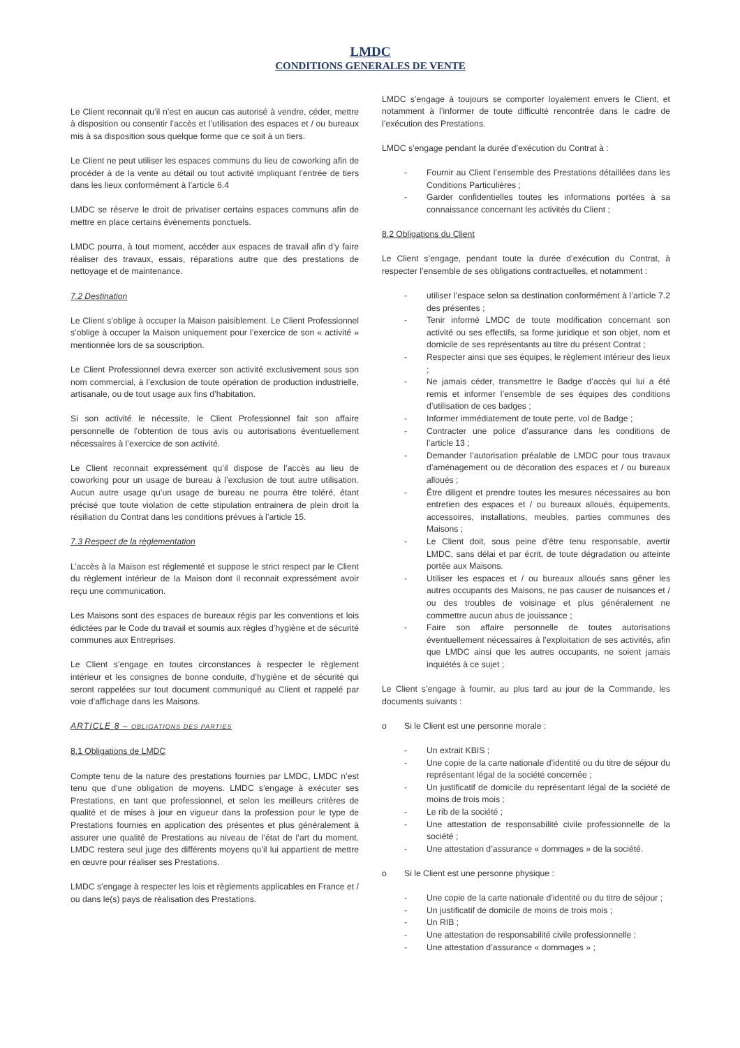LMDC
CONDITIONS GENERALES DE VENTE
Le Client reconnait qu’il n’est en aucun cas autorisé à vendre, céder, mettre à disposition ou consentir l’accès et l’utilisation des espaces et / ou bureaux mis à sa disposition sous quelque forme que ce soit à un tiers.
Le Client ne peut utiliser les espaces communs du lieu de coworking afin de procéder à de la vente au détail ou tout activité impliquant l’entrée de tiers dans les lieux conformément à l’article 6.4
LMDC se réserve le droit de privatiser certains espaces communs afin de mettre en place certains évènements ponctuels.
LMDC pourra, à tout moment, accéder aux espaces de travail afin d’y faire réaliser des travaux, essais, réparations autre que des prestations de nettoyage et de maintenance.
7.2 Destination
Le Client s’oblige à occuper la Maison paisiblement. Le Client Professionnel s’oblige à occuper la Maison uniquement pour l’exercice de son « activité » mentionnée lors de sa souscription.
Le Client Professionnel devra exercer son activité exclusivement sous son nom commercial, à l’exclusion de toute opération de production industrielle, artisanale, ou de tout usage aux fins d’habitation.
Si son activité le nécessite, le Client Professionnel fait son affaire personnelle de l’obtention de tous avis ou autorisations éventuellement nécessaires à l’exercice de son activité.
Le Client reconnait expressément qu’il dispose de l’accès au lieu de coworking pour un usage de bureau à l’exclusion de tout autre utilisation. Aucun autre usage qu’un usage de bureau ne pourra être toléré, étant précisé que toute violation de cette stipulation entrainera de plein droit la résiliation du Contrat dans les conditions prévues à l’article 15.
7.3 Respect de la règlementation
L’accès à la Maison est réglementé et suppose le strict respect par le Client du règlement intérieur de la Maison dont il reconnait expressément avoir reçu une communication.
Les Maisons sont des espaces de bureaux régis par les conventions et lois édictées par le Code du travail et soumis aux règles d’hygiène et de sécurité communes aux Entreprises.
Le Client s’engage en toutes circonstances à respecter le règlement intérieur et les consignes de bonne conduite, d’hygiène et de sécurité qui seront rappelées sur tout document communiqué au Client et rappelé par voie d’affichage dans les Maisons.
ARTICLE 8 – OBLIGATIONS DES PARTIES
8.1 Obligations de LMDC
Compte tenu de la nature des prestations fournies par LMDC, LMDC n’est tenu que d’une obligation de moyens. LMDC s’engage à exécuter ses Prestations, en tant que professionnel, et selon les meilleurs critères de qualité et de mises à jour en vigueur dans la profession pour le type de Prestations fournies en application des présentes et plus généralement à assurer une qualité de Prestations au niveau de l’état de l’art du moment. LMDC restera seul juge des différents moyens qu’il lui appartient de mettre en œuvre pour réaliser ses Prestations.
LMDC s’engage à respecter les lois et règlements applicables en France et / ou dans le(s) pays de réalisation des Prestations.
LMDC s’engage à toujours se comporter loyalement envers le Client, et notamment à l’informer de toute difficulté rencontrée dans le cadre de l’exécution des Prestations.
LMDC s’engage pendant la durée d’exécution du Contrat à :
- Fournir au Client l’ensemble des Prestations détaillées dans les Conditions Particulières ;
- Garder confidentielles toutes les informations portées à sa connaissance concernant les activités du Client ;
8.2 Obligations du Client
Le Client s’engage, pendant toute la durée d’exécution du Contrat, à respecter l’ensemble de ses obligations contractuelles, et notamment :
- utiliser l’espace selon sa destination conformément à l’article 7.2 des présentes ;
- Tenir informé LMDC de toute modification concernant son activité ou ses effectifs, sa forme juridique et son objet, nom et domicile de ses représentants au titre du présent Contrat ;
- Respecter ainsi que ses équipes, le règlement intérieur des lieux ;
- Ne jamais céder, transmettre le Badge d’accès qui lui a été remis et informer l’ensemble de ses équipes des conditions d’utilisation de ces badges ;
- Informer immédiatement de toute perte, vol de Badge ;
- Contracter une police d’assurance dans les conditions de l’article 13 ;
- Demander l’autorisation préalable de LMDC pour tous travaux d’aménagement ou de décoration des espaces et / ou bureaux alloués ;
- Être diligent et prendre toutes les mesures nécessaires au bon entretien des espaces et / ou bureaux alloués, équipements, accessoires, installations, meubles, parties communes des Maisons ;
- Le Client doit, sous peine d’être tenu responsable, avertir LMDC, sans délai et par écrit, de toute dégradation ou atteinte portée aux Maisons.
- Utiliser les espaces et / ou bureaux alloués sans gêner les autres occupants des Maisons, ne pas causer de nuisances et / ou des troubles de voisinage et plus généralement ne commettre aucun abus de jouissance ;
- Faire son affaire personnelle de toutes autorisations éventuellement nécessaires à l’exploitation de ses activités, afin que LMDC ainsi que les autres occupants, ne soient jamais inquiétés à ce sujet ;
Le Client s’engage à fournir, au plus tard au jour de la Commande, les documents suivants :
o Si le Client est une personne morale :
- Un extrait KBIS ;
- Une copie de la carte nationale d’identité ou du titre de séjour du représentant légal de la société concernée ;
- Un justificatif de domicile du représentant légal de la société de moins de trois mois ;
- Le rib de la société ;
- Une attestation de responsabilité civile professionnelle de la société ;
- Une attestation d’assurance « dommages » de la société.
o Si le Client est une personne physique :
- Une copie de la carte nationale d’identité ou du titre de séjour ;
- Un justificatif de domicile de moins de trois mois ;
- Un RIB ;
- Une attestation de responsabilité civile professionnelle ;
- Une attestation d’assurance « dommages » ;